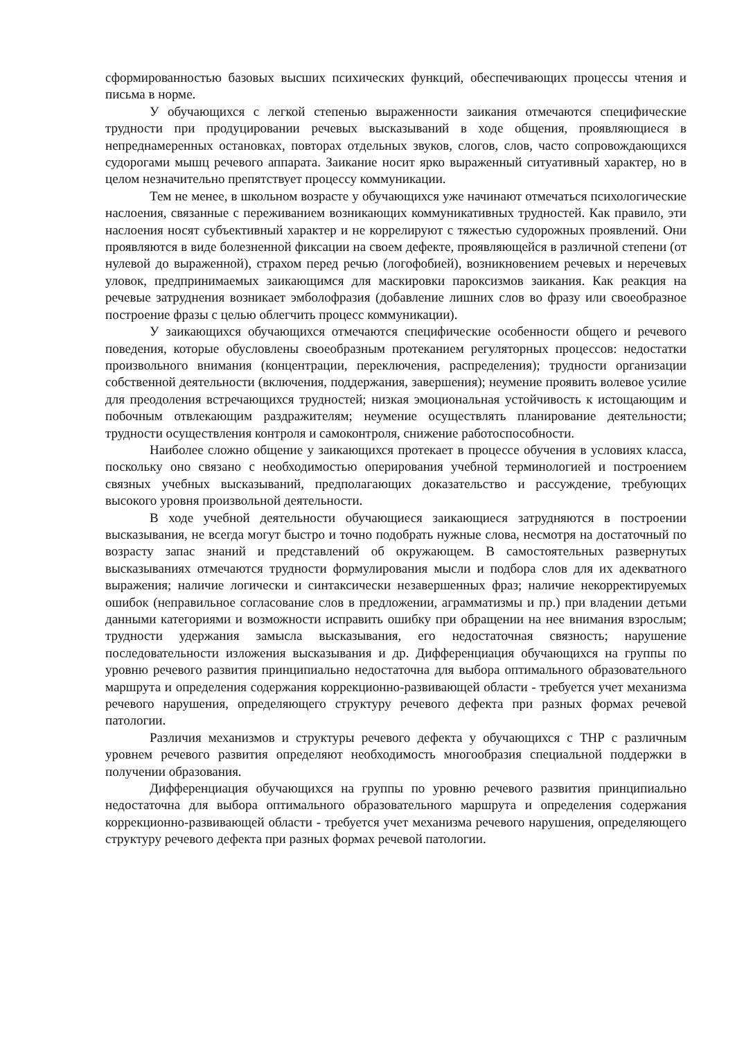сформированностью базовых высших психических функций, обеспечивающих процессы чтения и письма в норме.
У обучающихся с легкой степенью выраженности заикания отмечаются специфические трудности при продуцировании речевых высказываний в ходе общения, проявляющиеся в непреднамеренных остановках, повторах отдельных звуков, слогов, слов, часто сопровождающихся судорогами мышц речевого аппарата. Заикание носит ярко выраженный ситуативный характер, но в целом незначительно препятствует процессу коммуникации.
Тем не менее, в школьном возрасте у обучающихся уже начинают отмечаться психологические наслоения, связанные с переживанием возникающих коммуникативных трудностей. Как правило, эти наслоения носят субъективный характер и не коррелируют с тяжестью судорожных проявлений. Они проявляются в виде болезненной фиксации на своем дефекте, проявляющейся в различной степени (от нулевой до выраженной), страхом перед речью (логофобией), возникновением речевых и неречевых уловок, предпринимаемых заикающимся для маскировки пароксизмов заикания. Как реакция на речевые затруднения возникает эмболофразия (добавление лишних слов во фразу или своеобразное построение фразы с целью облегчить процесс коммуникации).
У заикающихся обучающихся отмечаются специфические особенности общего и речевого поведения, которые обусловлены своеобразным протеканием регуляторных процессов: недостатки произвольного внимания (концентрации, переключения, распределения); трудности организации собственной деятельности (включения, поддержания, завершения); неумение проявить волевое усилие для преодоления встречающихся трудностей; низкая эмоциональная устойчивость к истощающим и побочным отвлекающим раздражителям; неумение осуществлять планирование деятельности; трудности осуществления контроля и самоконтроля, снижение работоспособности.
Наиболее сложно общение у заикающихся протекает в процессе обучения в условиях класса, поскольку оно связано с необходимостью оперирования учебной терминологией и построением связных учебных высказываний, предполагающих доказательство и рассуждение, требующих высокого уровня произвольной деятельности.
В ходе учебной деятельности обучающиеся заикающиеся затрудняются в построении высказывания, не всегда могут быстро и точно подобрать нужные слова, несмотря на достаточный по возрасту запас знаний и представлений об окружающем. В самостоятельных развернутых высказываниях отмечаются трудности формулирования мысли и подбора слов для их адекватного выражения; наличие логически и синтаксически незавершенных фраз; наличие некорректируемых ошибок (неправильное согласование слов в предложении, аграмматизмы и пр.) при владении детьми данными категориями и возможности исправить ошибку при обращении на нее внимания взрослым; трудности удержания замысла высказывания, его недостаточная связность; нарушение последовательности изложения высказывания и др. Дифференциация обучающихся на группы по уровню речевого развития принципиально недостаточна для выбора оптимального образовательного маршрута и определения содержания коррекционно-развивающей области - требуется учет механизма речевого нарушения, определяющего структуру речевого дефекта при разных формах речевой патологии.
Различия механизмов и структуры речевого дефекта у обучающихся с ТНР с различным уровнем речевого развития определяют необходимость многообразия специальной поддержки в получении образования.
Дифференциация обучающихся на группы по уровню речевого развития принципиально недостаточна для выбора оптимального образовательного маршрута и определения содержания коррекционно-развивающей области - требуется учет механизма речевого нарушения, определяющего структуру речевого дефекта при разных формах речевой патологии.